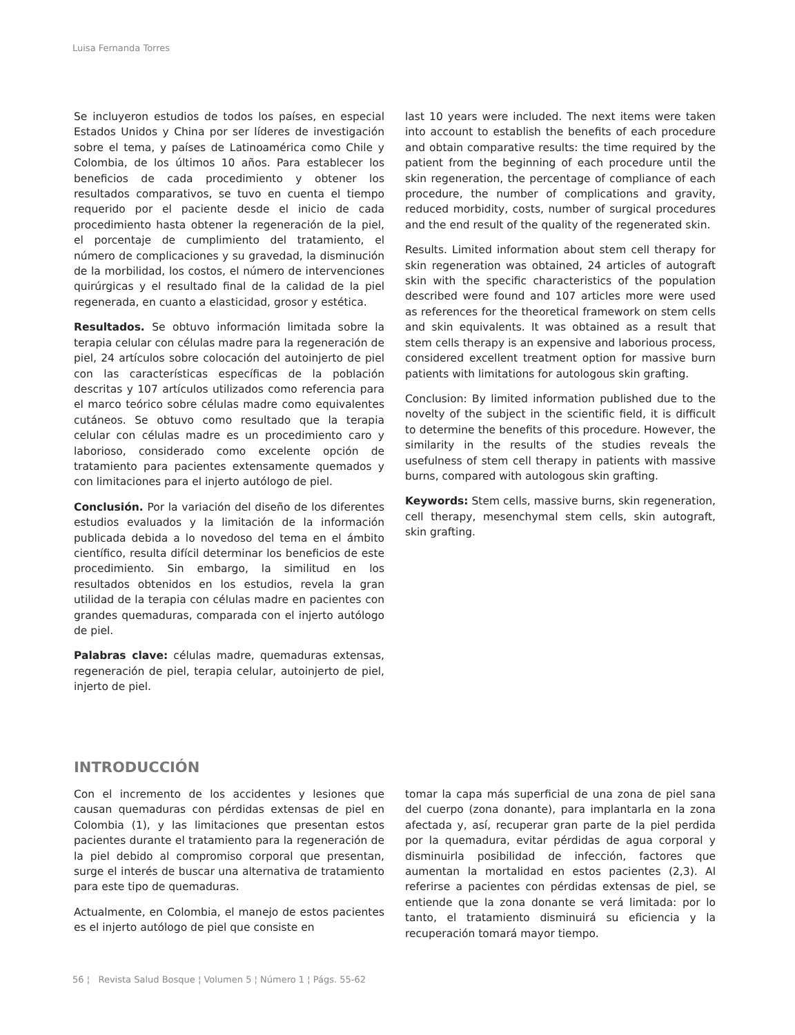Luisa Fernanda Torres
Se incluyeron estudios de todos los países, en especial Estados Unidos y China por ser líderes de investigación sobre el tema, y países de Latinoamérica como Chile y Colombia, de los últimos 10 años. Para establecer los beneficios de cada procedimiento y obtener los resultados comparativos, se tuvo en cuenta el tiempo requerido por el paciente desde el inicio de cada procedimiento hasta obtener la regeneración de la piel, el porcentaje de cumplimiento del tratamiento, el número de complicaciones y su gravedad, la disminución de la morbilidad, los costos, el número de intervenciones quirúrgicas y el resultado final de la calidad de la piel regenerada, en cuanto a elasticidad, grosor y estética.
Resultados. Se obtuvo información limitada sobre la terapia celular con células madre para la regeneración de piel, 24 artículos sobre colocación del autoinjerto de piel con las características específicas de la población descritas y 107 artículos utilizados como referencia para el marco teórico sobre células madre como equivalentes cutáneos. Se obtuvo como resultado que la terapia celular con células madre es un procedimiento caro y laborioso, considerado como excelente opción de tratamiento para pacientes extensamente quemados y con limitaciones para el injerto autólogo de piel.
Conclusión. Por la variación del diseño de los diferentes estudios evaluados y la limitación de la información publicada debida a lo novedoso del tema en el ámbito científico, resulta difícil determinar los beneficios de este procedimiento. Sin embargo, la similitud en los resultados obtenidos en los estudios, revela la gran utilidad de la terapia con células madre en pacientes con grandes quemaduras, comparada con el injerto autólogo de piel.
Palabras clave: células madre, quemaduras extensas, regeneración de piel, terapia celular, autoinjerto de piel, injerto de piel.
last 10 years were included. The next items were taken into account to establish the benefits of each procedure and obtain comparative results: the time required by the patient from the beginning of each procedure until the skin regeneration, the percentage of compliance of each procedure, the number of complications and gravity, reduced morbidity, costs, number of surgical procedures and the end result of the quality of the regenerated skin.
Results. Limited information about stem cell therapy for skin regeneration was obtained, 24 articles of autograft skin with the specific characteristics of the population described were found and 107 articles more were used as references for the theoretical framework on stem cells and skin equivalents. It was obtained as a result that stem cells therapy is an expensive and laborious process, considered excellent treatment option for massive burn patients with limitations for autologous skin grafting.
Conclusion: By limited information published due to the novelty of the subject in the scientific field, it is difficult to determine the benefits of this procedure. However, the similarity in the results of the studies reveals the usefulness of stem cell therapy in patients with massive burns, compared with autologous skin grafting.
Keywords: Stem cells, massive burns, skin regeneration, cell therapy, mesenchymal stem cells, skin autograft, skin grafting.
INTRODUCCIÓN
Con el incremento de los accidentes y lesiones que causan quemaduras con pérdidas extensas de piel en Colombia (1), y las limitaciones que presentan estos pacientes durante el tratamiento para la regeneración de la piel debido al compromiso corporal que presentan, surge el interés de buscar una alternativa de tratamiento para este tipo de quemaduras.
Actualmente, en Colombia, el manejo de estos pacientes es el injerto autólogo de piel que consiste en
tomar la capa más superficial de una zona de piel sana del cuerpo (zona donante), para implantarla en la zona afectada y, así, recuperar gran parte de la piel perdida por la quemadura, evitar pérdidas de agua corporal y disminuirla posibilidad de infección, factores que aumentan la mortalidad en estos pacientes (2,3). Al referirse a pacientes con pérdidas extensas de piel, se entiende que la zona donante se verá limitada: por lo tanto, el tratamiento disminuirá su eficiencia y la recuperación tomará mayor tiempo.
56 ¦ Revista Salud Bosque ¦ Volumen 5 ¦ Número 1 ¦ Págs. 55-62